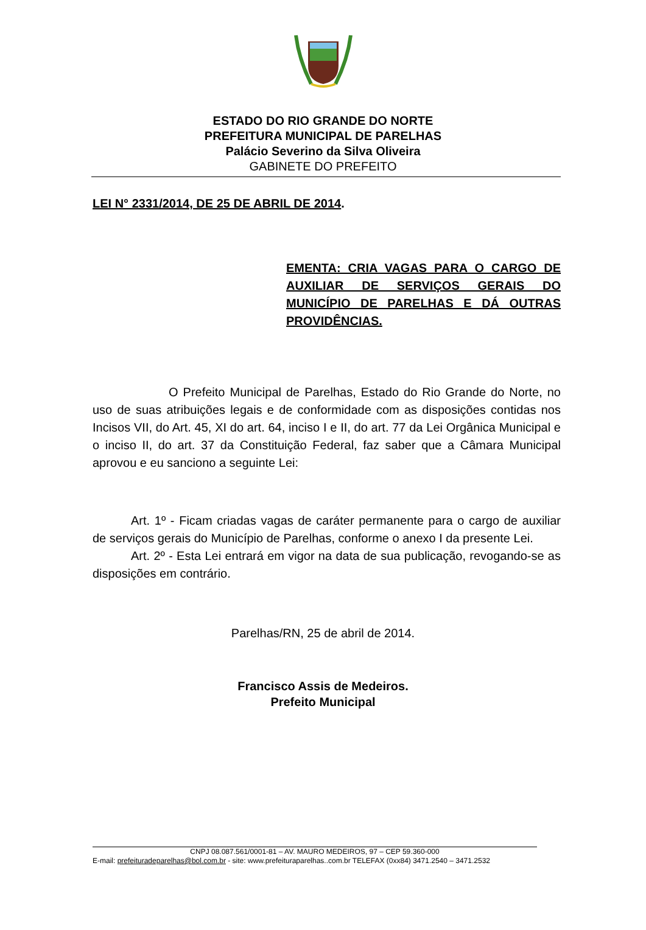ESTADO DO RIO GRANDE DO NORTE
PREFEITURA MUNICIPAL DE PARELHAS
Palácio Severino da Silva Oliveira
GABINETE DO PREFEITO
LEI N° 2331/2014, DE 25 DE ABRIL DE 2014.
EMENTA: CRIA VAGAS PARA O CARGO DE AUXILIAR DE SERVIÇOS GERAIS DO MUNICÍPIO DE PARELHAS E DÁ OUTRAS PROVIDÊNCIAS.
O Prefeito Municipal de Parelhas, Estado do Rio Grande do Norte, no uso de suas atribuições legais e de conformidade com as disposições contidas nos Incisos VII, do Art. 45, XI do art. 64, inciso I e II, do art. 77 da Lei Orgânica Municipal e o inciso II, do art. 37 da Constituição Federal, faz saber que a Câmara Municipal aprovou e eu sanciono a seguinte Lei:
Art. 1º - Ficam criadas vagas de caráter permanente para o cargo de auxiliar de serviços gerais do Município de Parelhas, conforme o anexo I da presente Lei.
Art. 2º - Esta Lei entrará em vigor na data de sua publicação, revogando-se as disposições em contrário.
Parelhas/RN, 25 de abril de 2014.
Francisco Assis de Medeiros.
Prefeito Municipal
CNPJ 08.087.561/0001-81 – AV. MAURO MEDEIROS, 97 – CEP 59.360-000
E-mail: prefeituradeparelhas@bol.com.br - site: www.prefeituraparelhas..com.br TELEFAX (0xx84) 3471.2540 – 3471.2532